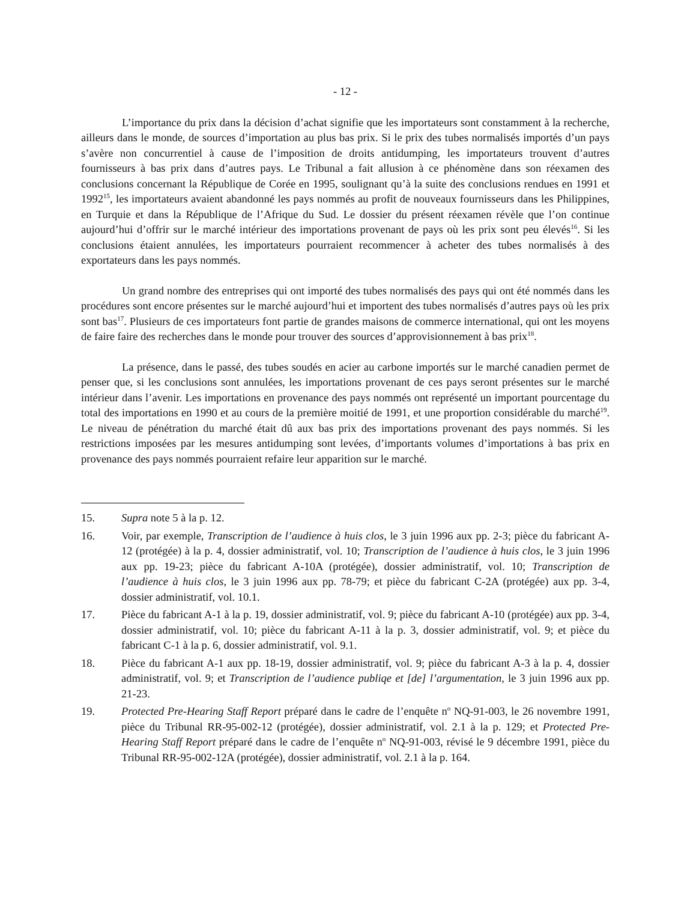- 12 -
L’importance du prix dans la décision d’achat signifie que les importateurs sont constamment à la recherche, ailleurs dans le monde, de sources d’importation au plus bas prix. Si le prix des tubes normalisés importés d’un pays s’avère non concurrentiel à cause de l’imposition de droits antidumping, les importateurs trouvent d’autres fournisseurs à bas prix dans d’autres pays. Le Tribunal a fait allusion à ce phénomène dans son réexamen des conclusions concernant la République de Corée en 1995, soulignant qu’à la suite des conclusions rendues en 1991 et 1992<sup>15</sup>, les importateurs avaient abandonné les pays nommés au profit de nouveaux fournisseurs dans les Philippines, en Turquie et dans la République de l’Afrique du Sud. Le dossier du présent réexamen révèle que l’on continue aujourd’hui d’offrir sur le marché intérieur des importations provenant de pays où les prix sont peu élevés<sup>16</sup>. Si les conclusions étaient annulées, les importateurs pourraient recommencer à acheter des tubes normalisés à des exportateurs dans les pays nommés.
Un grand nombre des entreprises qui ont importé des tubes normalisés des pays qui ont été nommés dans les procédures sont encore présentes sur le marché aujourd’hui et importent des tubes normalisés d’autres pays où les prix sont bas<sup>17</sup>. Plusieurs de ces importateurs font partie de grandes maisons de commerce international, qui ont les moyens de faire faire des recherches dans le monde pour trouver des sources d’approvisionnement à bas prix<sup>18</sup>.
La présence, dans le passé, des tubes soudés en acier au carbone importés sur le marché canadien permet de penser que, si les conclusions sont annulées, les importations provenant de ces pays seront présentes sur le marché intérieur dans l’avenir. Les importations en provenance des pays nommés ont représenté un important pourcentage du total des importations en 1990 et au cours de la première moitié de 1991, et une proportion considérable du marché<sup>19</sup>. Le niveau de pénétration du marché était dû aux bas prix des importations provenant des pays nommés. Si les restrictions imposées par les mesures antidumping sont levées, d’importants volumes d’importations à bas prix en provenance des pays nommés pourraient refaire leur apparition sur le marché.
15. Supra note 5 à la p. 12.
16. Voir, par exemple, Transcription de l’audience à huis clos, le 3 juin 1996 aux pp. 2-3; pièce du fabricant A-12 (protégée) à la p. 4, dossier administratif, vol. 10; Transcription de l’audience à huis clos, le 3 juin 1996 aux pp. 19-23; pièce du fabricant A-10A (protégée), dossier administratif, vol. 10; Transcription de l’audience à huis clos, le 3 juin 1996 aux pp. 78-79; et pièce du fabricant C-2A (protégée) aux pp. 3-4, dossier administratif, vol. 10.1.
17. Pièce du fabricant A-1 à la p. 19, dossier administratif, vol. 9; pièce du fabricant A-10 (protégée) aux pp. 3-4, dossier administratif, vol. 10; pièce du fabricant A-11 à la p. 3, dossier administratif, vol. 9; et pièce du fabricant C-1 à la p. 6, dossier administratif, vol. 9.1.
18. Pièce du fabricant A-1 aux pp. 18-19, dossier administratif, vol. 9; pièce du fabricant A-3 à la p. 4, dossier administratif, vol. 9; et Transcription de l’audience publiqe et [de] l’argumentation, le 3 juin 1996 aux pp. 21-23.
19. Protected Pre-Hearing Staff Report préparé dans le cadre de l’enquête n<sup>o</sup> NQ-91-003, le 26 novembre 1991, pièce du Tribunal RR-95-002-12 (protégée), dossier administratif, vol. 2.1 à la p. 129; et Protected Pre-Hearing Staff Report préparé dans le cadre de l’enquête n<sup>o</sup> NQ-91-003, révisé le 9 décembre 1991, pièce du Tribunal RR-95-002-12A (protégée), dossier administratif, vol. 2.1 à la p. 164.